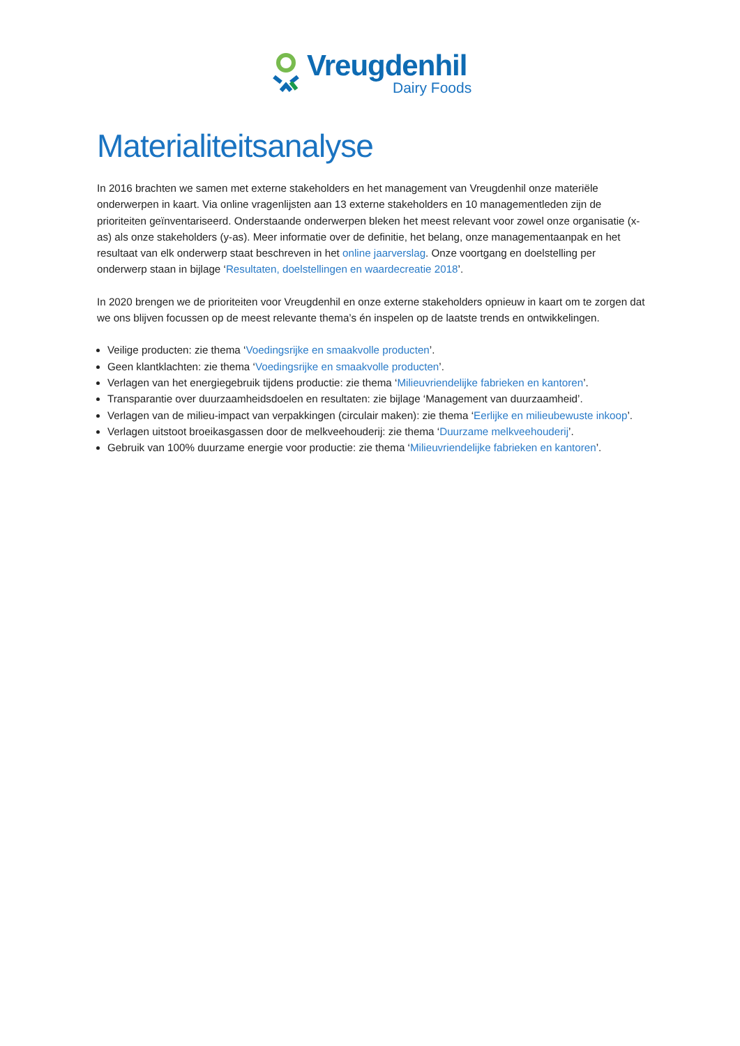Vreugdenhil
Dairy Foods
Materialiteitsanalyse
In 2016 brachten we samen met externe stakeholders en het management van Vreugdenhil onze materiële onderwerpen in kaart. Via online vragenlijsten aan 13 externe stakeholders en 10 managementleden zijn de prioriteiten geïnventariseerd. Onderstaande onderwerpen bleken het meest relevant voor zowel onze organisatie (x-as) als onze stakeholders (y-as). Meer informatie over de definitie, het belang, onze managementaanpak en het resultaat van elk onderwerp staat beschreven in het online jaarverslag. Onze voortgang en doelstelling per onderwerp staan in bijlage ‘Resultaten, doelstellingen en waardecreatie 2018’.
In 2020 brengen we de prioriteiten voor Vreugdenhil en onze externe stakeholders opnieuw in kaart om te zorgen dat we ons blijven focussen op de meest relevante thema’s én inspelen op de laatste trends en ontwikkelingen.
Veilige producten: zie thema ‘Voedingsrijke en smaakvolle producten’.
Geen klantklachten: zie thema ‘Voedingsrijke en smaakvolle producten’.
Verlagen van het energiegebruik tijdens productie: zie thema ‘Milieuvriendelijke fabrieken en kantoren’.
Transparantie over duurzaamheidsdoelen en resultaten: zie bijlage ‘Management van duurzaamheid’.
Verlagen van de milieu-impact van verpakkingen (circulair maken): zie thema ‘Eerlijke en milieubewuste inkoop’.
Verlagen uitstoot broeikasgassen door de melkveehouderij: zie thema ‘Duurzame melkveehouderij’.
Gebruik van 100% duurzame energie voor productie: zie thema ‘Milieuvriendelijke fabrieken en kantoren’.